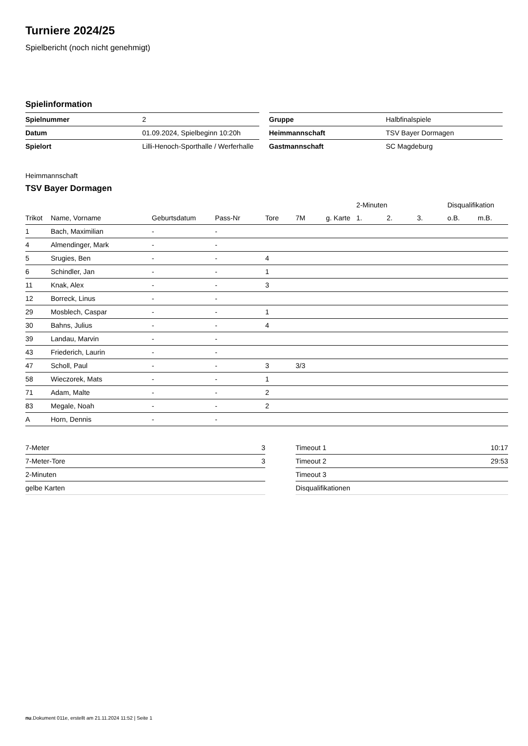Turniere 2024/25
Spielbericht (noch nicht genehmigt)
Spielinformation
| Spielnummer | 2 |
| Datum | 01.09.2024, Spielbeginn 10:20h |
| Spielort | Lilli-Henoch-Sporthalle / Werferhalle |
| Gruppe | Halbfinalspiele |
| Heimmannschaft | TSV Bayer Dormagen |
| Gastmannschaft | SC Magdeburg |
Heimmannschaft
TSV Bayer Dormagen
| | | | | | | | 2-Minuten | | | Disqualifikation | |
| --- | --- | --- | --- | --- | --- | --- | --- | --- | --- | --- | --- |
| Trikot | Name, Vorname | Geburtsdatum | Pass-Nr | Tore | 7M | g. Karte | 1. | 2. | 3. | o.B. | m.B. |
| 1 | Bach, Maximilian | - | - | | | | | | | | |
| 4 | Almendinger, Mark | - | - | | | | | | | | |
| 5 | Srugies, Ben | - | - | 4 | | | | | | | |
| 6 | Schindler, Jan | - | - | 1 | | | | | | | |
| 11 | Knak, Alex | - | - | 3 | | | | | | | |
| 12 | Borreck, Linus | - | - | | | | | | | | |
| 29 | Mosblech, Caspar | - | - | 1 | | | | | | | |
| 30 | Bahns, Julius | - | - | 4 | | | | | | | |
| 39 | Landau, Marvin | - | - | | | | | | | | |
| 43 | Friederich, Laurin | - | - | | | | | | | | |
| 47 | Scholl, Paul | - | - | 3 | 3/3 | | | | | | |
| 58 | Wieczorek, Mats | - | - | 1 | | | | | | | |
| 71 | Adam, Malte | - | - | 2 | | | | | | | |
| 83 | Megale, Noah | - | - | 2 | | | | | | | |
| A | Horn, Dennis | - | - | | | | | | | | |
| 7-Meter | 3 |
| 7-Meter-Tore | 3 |
| 2-Minuten | |
| gelbe Karten | |
| Timeout 1 | 10:17 |
| Timeout 2 | 29:53 |
| Timeout 3 | |
| Disqualifikationen | |
nu.Dokument 011e, erstellt am 21.11.2024 11:52 | Seite 1